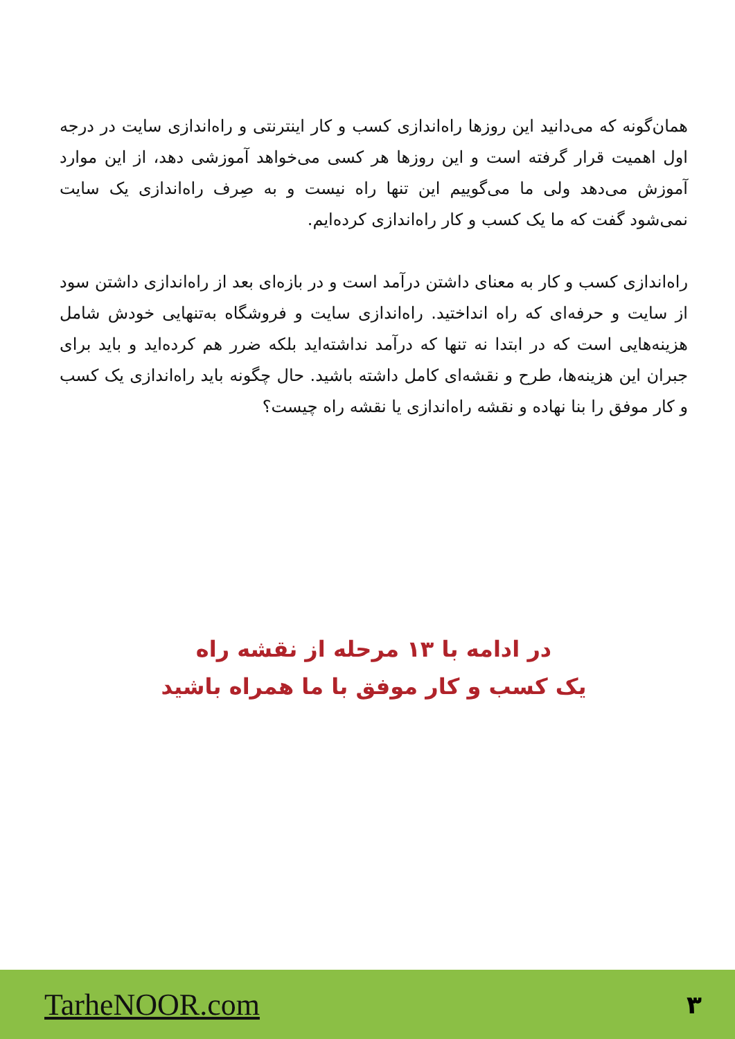همان‌گونه که می‌دانید این روزها راه‌اندازی کسب و کار اینترنتی و راه‌اندازی سایت در درجه اول اهمیت قرار گرفته است و این روزها هر کسی می‌خواهد آموزشی دهد، از این موارد آموزش می‌دهد ولی ما می‌گوییم این تنها راه نیست و به صِرف راه‌اندازی یک سایت نمی‌شود گفت که ما یک کسب و کار راه‌اندازی کرده‌ایم.
راه‌اندازی کسب و کار به معنای داشتن درآمد است و در بازه‌ای بعد از راه‌اندازی داشتن سود از سایت و حرفه‌ای که راه انداختید. راه‌اندازی سایت و فروشگاه به‌تنهایی خودش شامل هزینه‌هایی است که در ابتدا نه تنها که درآمد نداشته‌اید بلکه ضرر هم کرده‌اید و باید برای جبران این هزینه‌ها، طرح و نقشه‌ای کامل داشته باشید. حال چگونه باید راه‌اندازی یک کسب و کار موفق را بنا نهاده و نقشه راه‌اندازی یا نقشه راه چیست؟
در ادامه با ۱۳ مرحله از نقشه راه
یک کسب و کار موفق با ما همراه باشید
TarheNOOR.com ۳